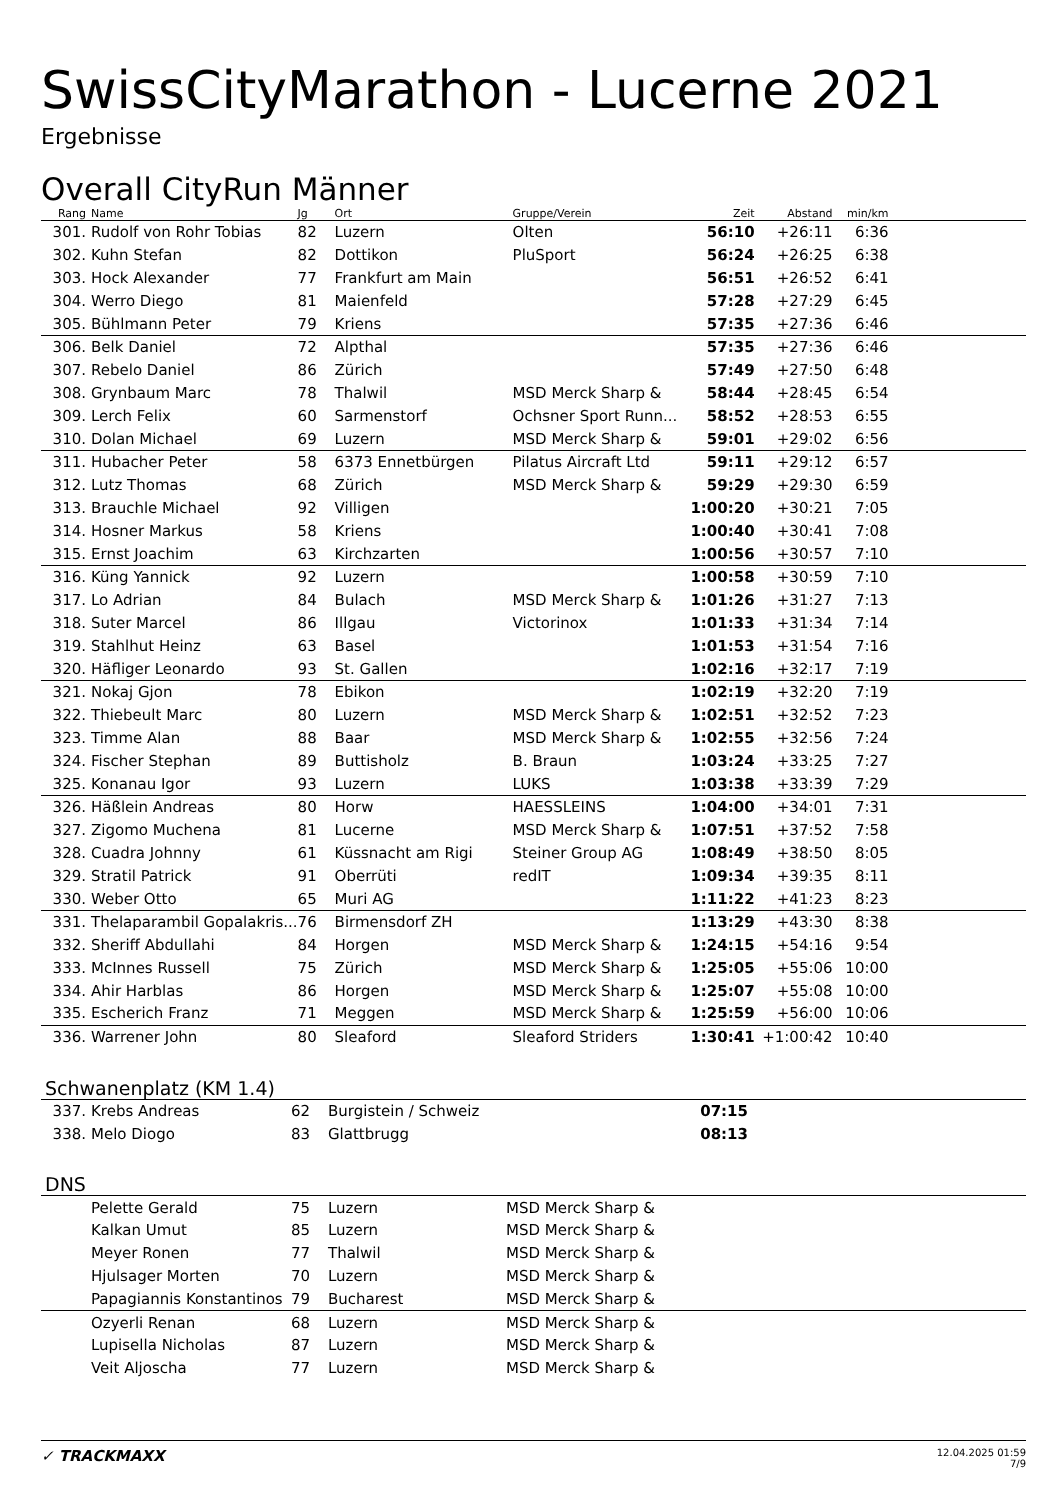SwissCityMarathon - Lucerne 2021
Ergebnisse
Overall CityRun Männer
| Rang | | Name | Jg | Ort | Gruppe/Verein | Zeit | Abstand | min/km | |
| --- | --- | --- | --- | --- | --- | --- | --- | --- | --- |
| 301. | | Rudolf von Rohr Tobias | 82 | Luzern | Olten | 56:10 | +26:11 | 6:36 | |
| 302. | | Kuhn Stefan | 82 | Dottikon | PluSport | 56:24 | +26:25 | 6:38 | |
| 303. | | Hock Alexander | 77 | Frankfurt am Main | | 56:51 | +26:52 | 6:41 | |
| 304. | | Werro Diego | 81 | Maienfeld | | 57:28 | +27:29 | 6:45 | |
| 305. | | Bühlmann Peter | 79 | Kriens | | 57:35 | +27:36 | 6:46 | |
| 306. | | Belk Daniel | 72 | Alpthal | | 57:35 | +27:36 | 6:46 | |
| 307. | | Rebelo Daniel | 86 | Zürich | | 57:49 | +27:50 | 6:48 | |
| 308. | | Grynbaum Marc | 78 | Thalwil | MSD Merck Sharp & | 58:44 | +28:45 | 6:54 | |
| 309. | | Lerch Felix | 60 | Sarmenstorf | Ochsner Sport Runn... | 58:52 | +28:53 | 6:55 | |
| 310. | | Dolan Michael | 69 | Luzern | MSD Merck Sharp & | 59:01 | +29:02 | 6:56 | |
| 311. | | Hubacher Peter | 58 | 6373 Ennetbürgen | Pilatus Aircraft Ltd | 59:11 | +29:12 | 6:57 | |
| 312. | | Lutz Thomas | 68 | Zürich | MSD Merck Sharp & | 59:29 | +29:30 | 6:59 | |
| 313. | | Brauchle Michael | 92 | Villigen | | 1:00:20 | +30:21 | 7:05 | |
| 314. | | Hosner Markus | 58 | Kriens | | 1:00:40 | +30:41 | 7:08 | |
| 315. | | Ernst Joachim | 63 | Kirchzarten | | 1:00:56 | +30:57 | 7:10 | |
| 316. | | Küng Yannick | 92 | Luzern | | 1:00:58 | +30:59 | 7:10 | |
| 317. | | Lo Adrian | 84 | Bulach | MSD Merck Sharp & | 1:01:26 | +31:27 | 7:13 | |
| 318. | | Suter Marcel | 86 | Illgau | Victorinox | 1:01:33 | +31:34 | 7:14 | |
| 319. | | Stahlhut Heinz | 63 | Basel | | 1:01:53 | +31:54 | 7:16 | |
| 320. | | Häfliger Leonardo | 93 | St. Gallen | | 1:02:16 | +32:17 | 7:19 | |
| 321. | | Nokaj Gjon | 78 | Ebikon | | 1:02:19 | +32:20 | 7:19 | |
| 322. | | Thiebeult Marc | 80 | Luzern | MSD Merck Sharp & | 1:02:51 | +32:52 | 7:23 | |
| 323. | | Timme Alan | 88 | Baar | MSD Merck Sharp & | 1:02:55 | +32:56 | 7:24 | |
| 324. | | Fischer Stephan | 89 | Buttisholz | B. Braun | 1:03:24 | +33:25 | 7:27 | |
| 325. | | Konanau Igor | 93 | Luzern | LUKS | 1:03:38 | +33:39 | 7:29 | |
| 326. | | Häßlein Andreas | 80 | Horw | HAESSLEINS | 1:04:00 | +34:01 | 7:31 | |
| 327. | | Zigomo Muchena | 81 | Lucerne | MSD Merck Sharp & | 1:07:51 | +37:52 | 7:58 | |
| 328. | | Cuadra Johnny | 61 | Küssnacht am Rigi | Steiner Group AG | 1:08:49 | +38:50 | 8:05 | |
| 329. | | Stratil Patrick | 91 | Oberrüti | redIT | 1:09:34 | +39:35 | 8:11 | |
| 330. | | Weber Otto | 65 | Muri AG | | 1:11:22 | +41:23 | 8:23 | |
| 331. | | Thelaparambil Gopalakris... | 76 | Birmensdorf ZH | | 1:13:29 | +43:30 | 8:38 | |
| 332. | | Sheriff Abdullahi | 84 | Horgen | MSD Merck Sharp & | 1:24:15 | +54:16 | 9:54 | |
| 333. | | McInnes Russell | 75 | Zürich | MSD Merck Sharp & | 1:25:05 | +55:06 | 10:00 | |
| 334. | | Ahir Harblas | 86 | Horgen | MSD Merck Sharp & | 1:25:07 | +55:08 | 10:00 | |
| 335. | | Escherich Franz | 71 | Meggen | MSD Merck Sharp & | 1:25:59 | +56:00 | 10:06 | |
| 336. | | Warrener John | 80 | Sleaford | Sleaford Striders | 1:30:41 | +1:00:42 | 10:40 | |
Schwanenplatz (KM 1.4)
| 337. | | Krebs Andreas | 62 | Burgistein / Schweiz | | 07:15 | |
| 338. | | Melo Diogo | 83 | Glattbrugg | | 08:13 | |
DNS
| | Pelette Gerald | 75 | Luzern | MSD Merck Sharp & |
| | Kalkan Umut | 85 | Luzern | MSD Merck Sharp & |
| | Meyer Ronen | 77 | Thalwil | MSD Merck Sharp & |
| | Hjulsager Morten | 70 | Luzern | MSD Merck Sharp & |
| | Papagiannis Konstantinos | 79 | Bucharest | MSD Merck Sharp & |
| | Ozyerli Renan | 68 | Luzern | MSD Merck Sharp & |
| | Lupisella Nicholas | 87 | Luzern | MSD Merck Sharp & |
| | Veit Aljoscha | 77 | Luzern | MSD Merck Sharp & |
✓ TRACKMAXX
12.04.2025 01:59
7/9